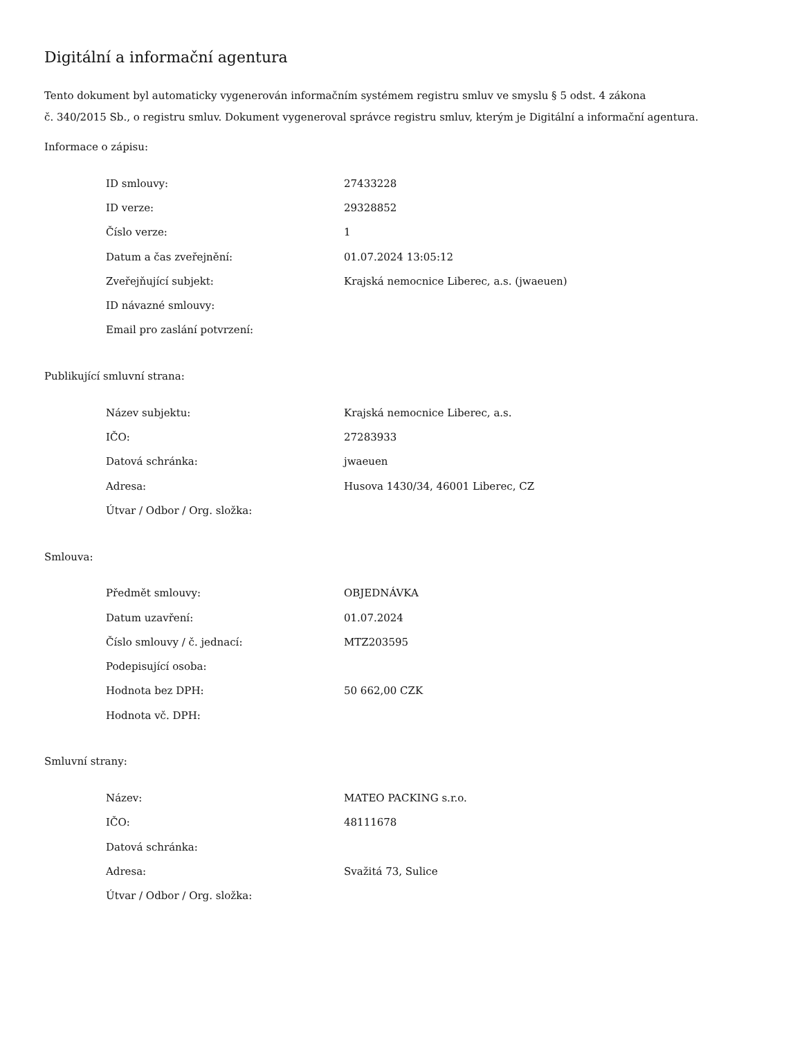Digitální a informační agentura
Tento dokument byl automaticky vygenerován informačním systémem registru smluv ve smyslu § 5 odst. 4 zákona
č. 340/2015 Sb., o registru smluv. Dokument vygeneroval správce registru smluv, kterým je Digitální a informační agentura.
Informace o zápisu:
| ID smlouvy: | 27433228 |
| ID verze: | 29328852 |
| Číslo verze: | 1 |
| Datum a čas zveřejnění: | 01.07.2024 13:05:12 |
| Zveřejňující subjekt: | Krajská nemocnice Liberec, a.s. (jwaeuen) |
| ID návazné smlouvy: | |
| Email pro zaslání potvrzení: | |
Publikující smluvní strana:
| Název subjektu: | Krajská nemocnice Liberec, a.s. |
| IČO: | 27283933 |
| Datová schránka: | jwaeuen |
| Adresa: | Husova 1430/34, 46001 Liberec, CZ |
| Útvar / Odbor / Org. složka: | |
Smlouva:
| Předmět smlouvy: | OBJEDNÁVKA |
| Datum uzavření: | 01.07.2024 |
| Číslo smlouvy / č. jednací: | MTZ203595 |
| Podepisující osoba: | |
| Hodnota bez DPH: | 50 662,00 CZK |
| Hodnota vč. DPH: | |
Smluvní strany:
| Název: | MATEO PACKING s.r.o. |
| IČO: | 48111678 |
| Datová schránka: | |
| Adresa: | Svažitá 73, Sulice |
| Útvar / Odbor / Org. složka: | |